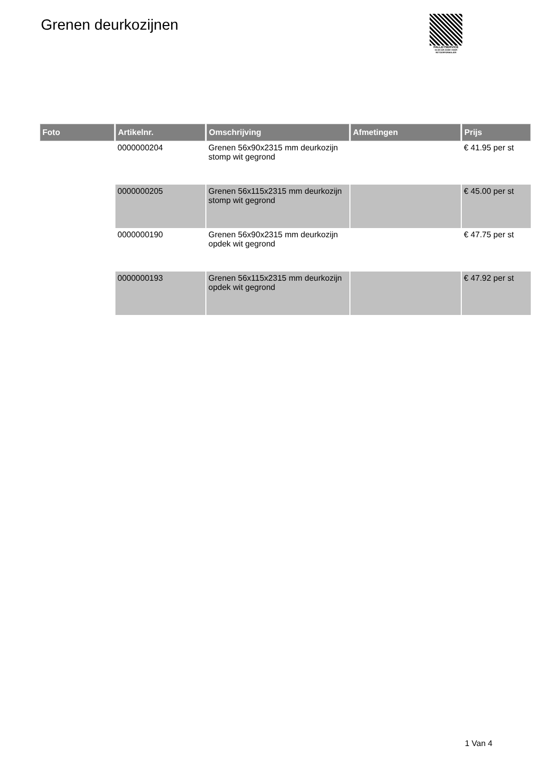Grenen deurkozijnen
PALLETSERVICE
SCAN QR-CODE VOOR RETOURFORMULIER
| Foto | Artikelnr. | Omschrijving | Afmetingen | Prijs |
| --- | --- | --- | --- | --- |
| | 0000000204 | Grenen 56x90x2315 mm deurkozijn stomp wit gegrond | | € 41.95 per st |
| | 0000000205 | Grenen 56x115x2315 mm deurkozijn stomp wit gegrond | | € 45.00 per st |
| | 0000000190 | Grenen 56x90x2315 mm deurkozijn opdek wit gegrond | | € 47.75 per st |
| | 0000000193 | Grenen 56x115x2315 mm deurkozijn opdek wit gegrond | | € 47.92 per st |
1 Van 4